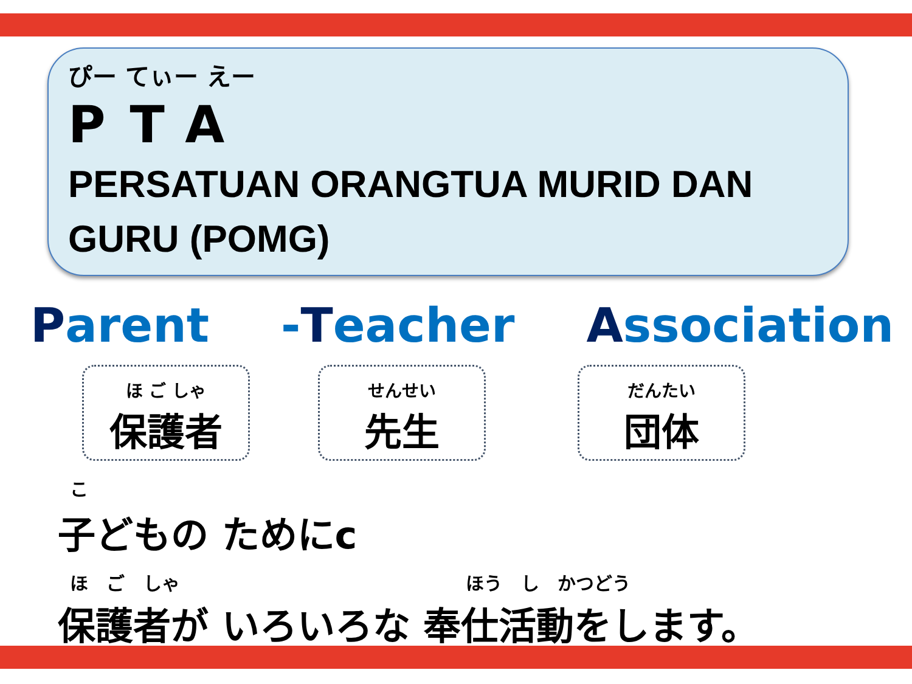ぴー てぃー えー
PTA
PERSATUAN ORANGTUA MURID DAN GURU (POMG)
Parent -Teacher Association
ほ ご しゃ
保護者
せんせい
先生
だんたい
団体
こ
子どもの ためにc
ほ ご しゃ ほう し かつどう
保護者が いろいろな 奉仕活動をします。